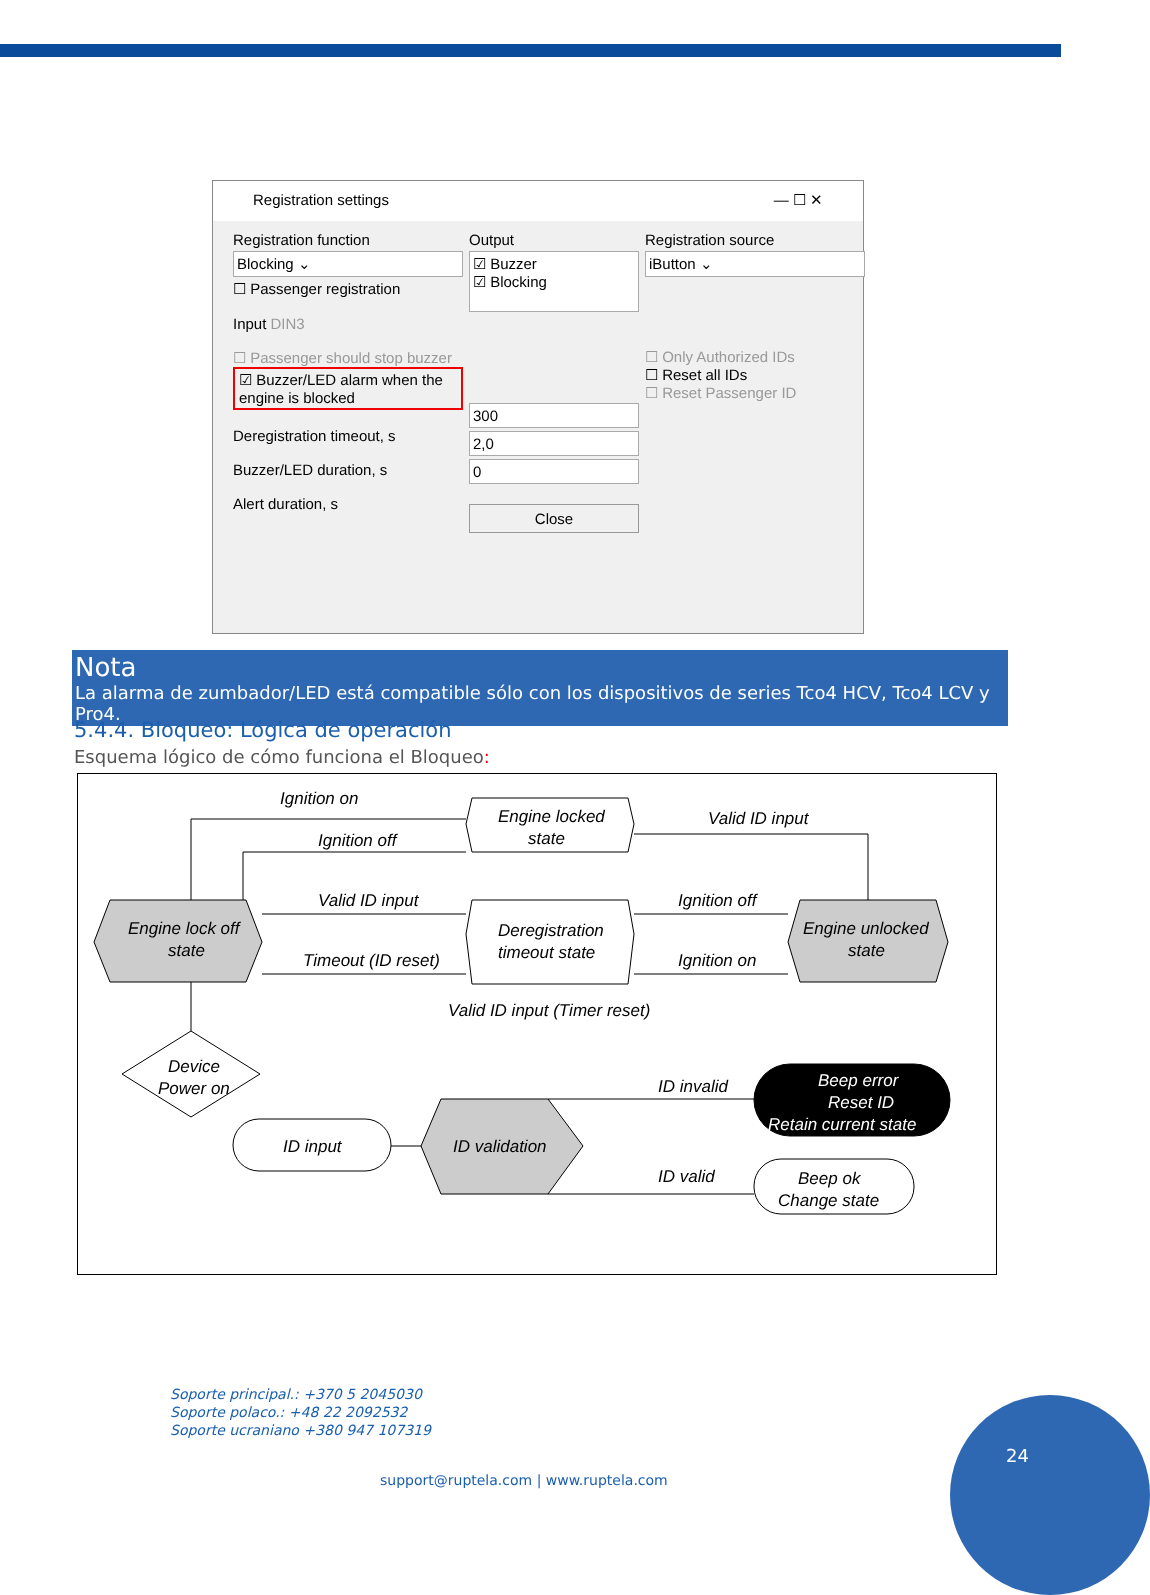Registration settings — ☐ ✕
Registration function
Blocking ⌄
☐ Passenger registration
Input DIN3
☐ Passenger should stop buzzer
☑ Buzzer/LED alarm when the engine is blocked
Deregistration timeout, s
Buzzer/LED duration, s
Alert duration, s
Output
☑ Buzzer
☑ Blocking
300
2,0
0
Close
Registration source
iButton ⌄
☐ Only Authorized IDs
☐ Reset all IDs
☐ Reset Passenger ID
Nota
La alarma de zumbador/LED está compatible sólo con los dispositivos de series Tco4 HCV, Tco4 LCV y Pro4.
5.4.4. Bloqueo: Lógica de operación
Esquema lógico de cómo funciona el Bloqueo:
Ignition on
Ignition off
Engine locked
state
Valid ID input
Engine lock off
state
Valid ID input
Timeout (ID reset)
Deregistration
timeout state
Ignition off
Ignition on
Engine unlocked
state
Valid ID input (Timer reset)
Device
Power on
ID input
ID validation
ID invalid
ID valid
Beep error
Reset ID
Retain current state
Beep ok
Change state
Soporte principal.: +370 5 2045030
Soporte polaco.: +48 22 2092532
Soporte ucraniano +380 947 107319
support@ruptela.com | www.ruptela.com
24